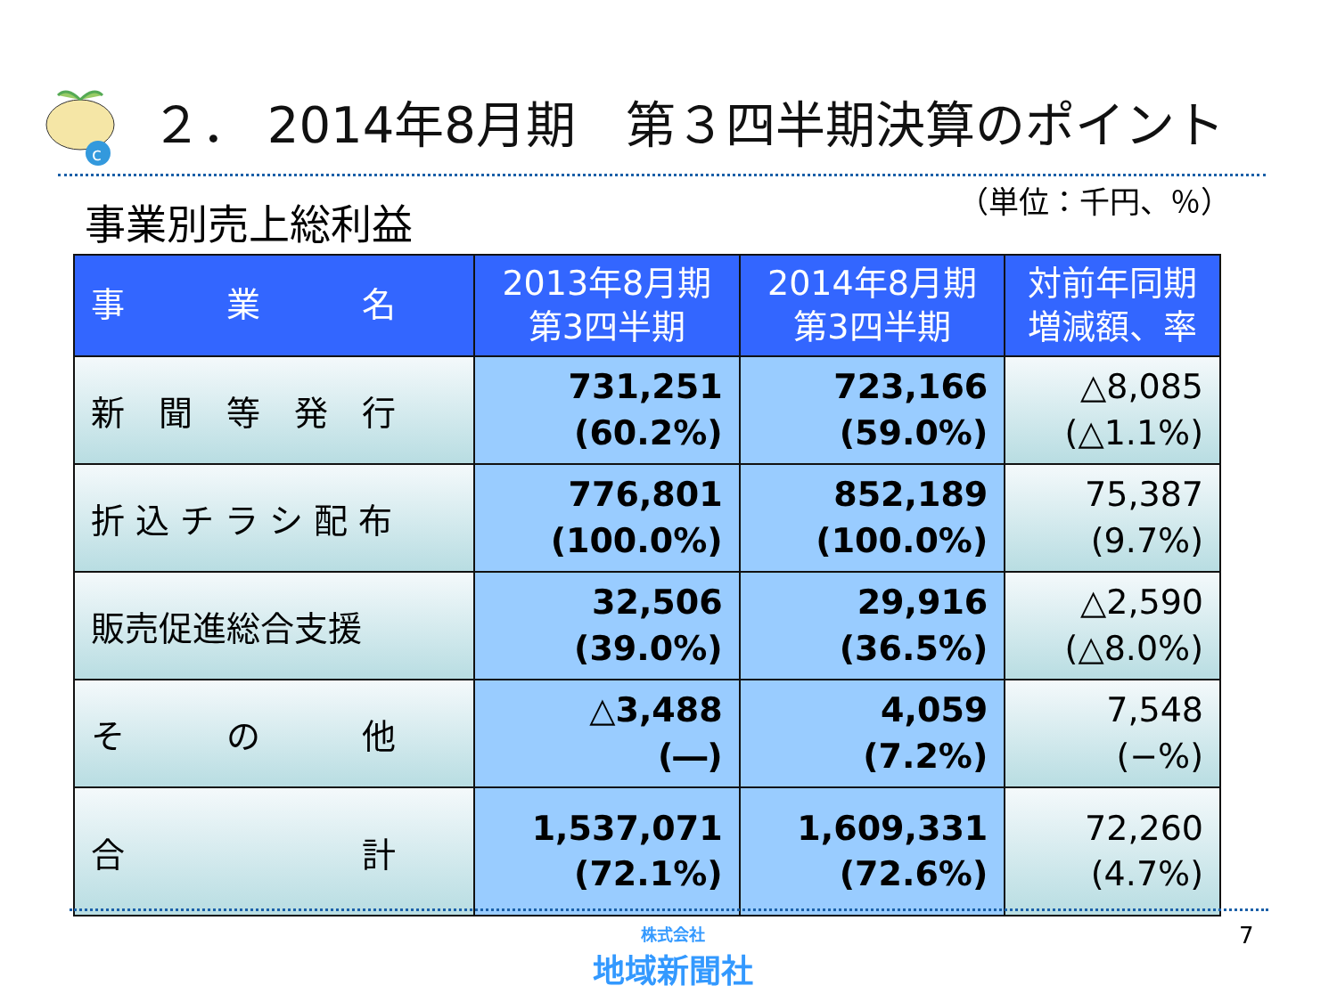c
２． 2014年8月期　第３四半期決算のポイント
事業別売上総利益 （単位：千円、％）
| 事 業 名 | 2013年8月期 第3四半期 | 2014年8月期 第3四半期 | 対前年同期 増減額、率 |
| --- | --- | --- | --- |
| 新 聞 等 発 行 | 731,251 (60.2%) | 723,166 (59.0%) | △8,085 (△1.1%) |
| 折 込 チ ラ シ 配 布 | 776,801 (100.0%) | 852,189 (100.0%) | 75,387 (9.7%) |
| 販売促進総合支援 | 32,506 (39.0%) | 29,916 (36.5%) | △2,590 (△8.0%) |
| そ の 他 | △3,488 (―) | 4,059 (7.2%) | 7,548 (−%) |
| 合 計 | 1,537,071 (72.1%) | 1,609,331 (72.6%) | 72,260 (4.7%) |
株式会社
地域新聞社
7